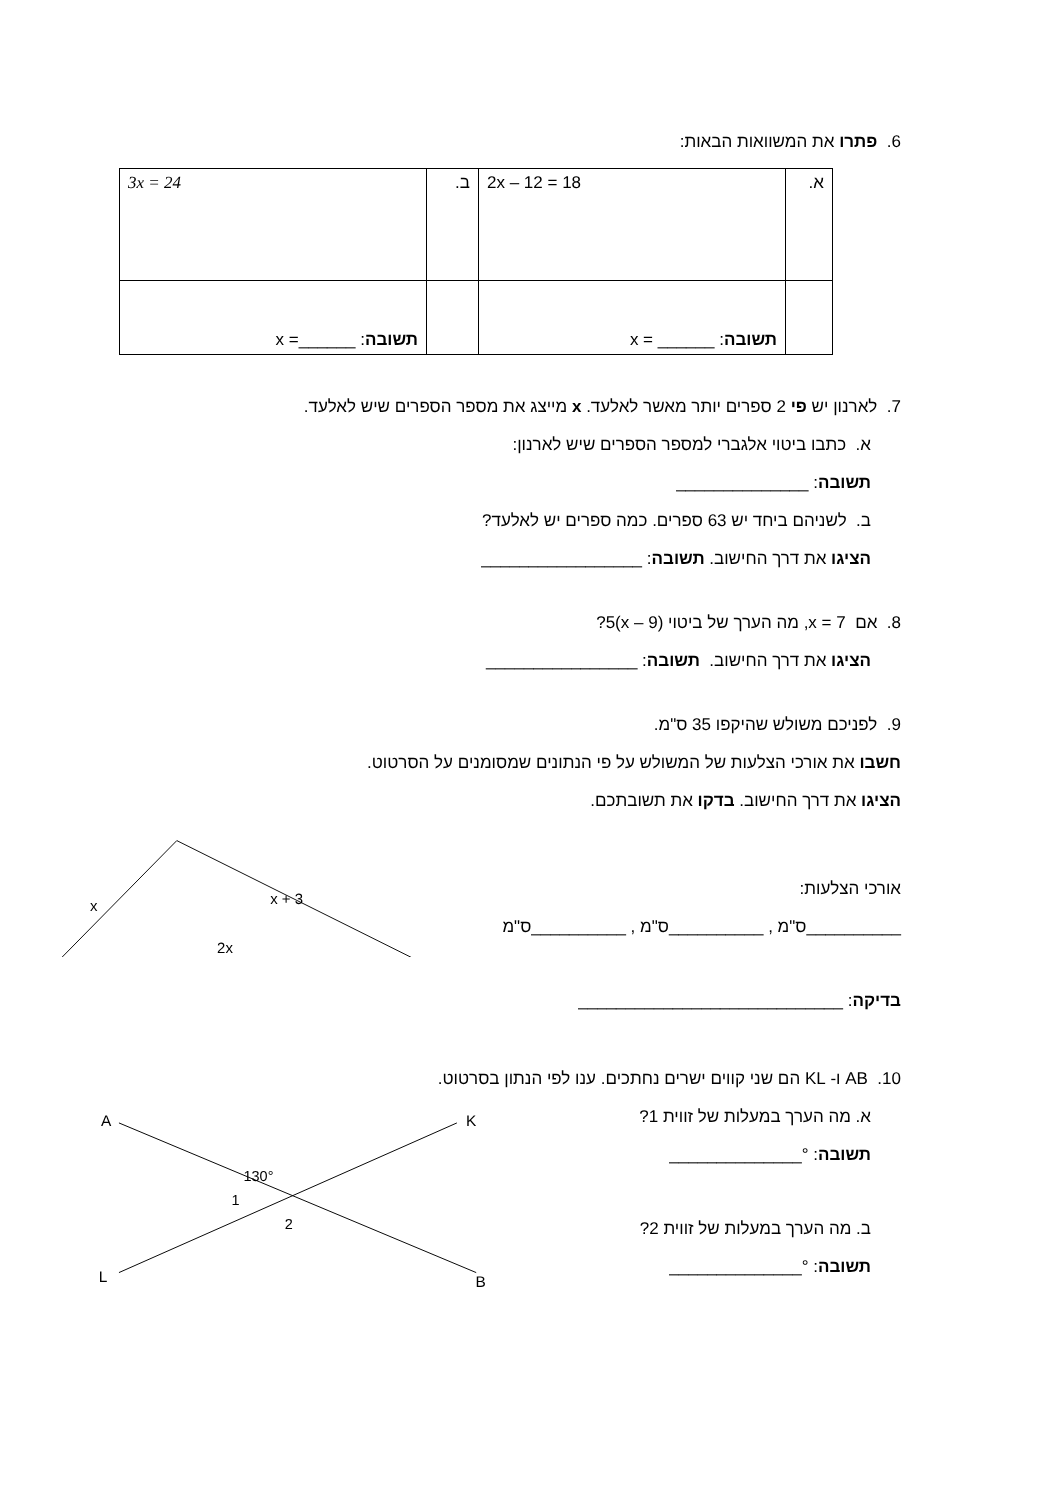6. פתרו את המשוואות הבאות:
| א. | 2x – 12 = 18 | ב. | 3x = 24 |
| | תשובה : ______ = x | | תשובה : ______= x |
7. לארנון יש פי 2 ספרים יותר מאשר לאלעד. x מייצג את מספר הספרים שיש לאלעד.
א. כתבו ביטוי אלגברי למספר הספרים שיש לארנון:
תשובה: ______________
ב. לשניהם ביחד יש 63 ספרים. כמה ספרים יש לאלעד?
הציגו את דרך החישוב. תשובה: _________________
8. אם 7 = x, מה הערך של ביטוי (9 – x)5?
הציגו את דרך החישוב. תשובה: ________________
9. לפניכם משולש שהיקפו 35 ס"מ.
חשבו את אורכי הצלעות של המשולש על פי הנתונים שמסומנים על הסרטוט.
הציגו את דרך החישוב. בדקו את תשובתכם.
אורכי הצלעות:
__________ס"מ , __________ס"מ , __________ס"מ
בדיקה: ____________________________
x
x + 3
2x
10. AB ו- KL הם שני קווים ישרים נחתכים. ענו לפי הנתון בסרטוט.
א. מה הערך במעלות של זווית 1?
תשובה: °______________
ב. מה הערך במעלות של זווית 2?
תשובה: °______________
A
K
L
B
130°
1
2